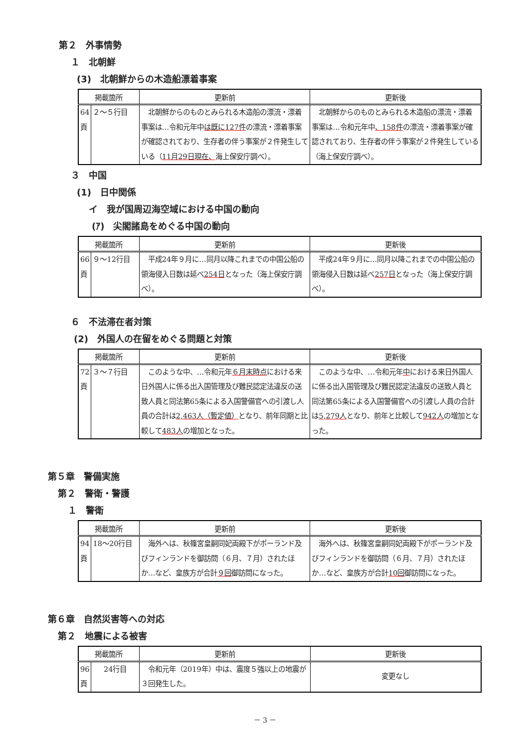第２　外事情勢
１　北朝鮮
(3)　北朝鮮からの木造船漂着事案
| 掲載箇所 | | 更新前 | 更新後 |
| --- | --- | --- | --- |
| 64頁 | ２～５行目 | 北朝鮮からのものとみられる木造船の漂流・漂着事案は…令和元年中 は既に127件 の漂流・漂着事案が確認されており、生存者の伴う事案が２件発生している（ 11月29日現在、 海上保安庁調べ）。 | 北朝鮮からのものとみられる木造船の漂流・漂着事案は…令和元年中 、158件 の漂流・漂着事案が確認されており、生存者の伴う事案が２件発生している（海上保安庁調べ）。 |
３　中国
(1)　日中関係
イ　我が国周辺海空域における中国の動向
(ｱ)　尖閣諸島をめぐる中国の動向
| 掲載箇所 | | 更新前 | 更新後 |
| --- | --- | --- | --- |
| 66頁 | ９～12行目 | 平成24年９月に…同月以降これまでの中国公船の領海侵入日数は延べ 254日 となった（海上保安庁調べ）。 | 平成24年９月に…同月以降これまでの中国公船の領海侵入日数は延べ 257日 となった（海上保安庁調べ）。 |
６　不法滞在者対策
(2)　外国人の在留をめぐる問題と対策
| 掲載箇所 | | 更新前 | 更新後 |
| --- | --- | --- | --- |
| 72頁 | ３～７行目 | このような中、…令和元年 ６月末時点 における来日外国人に係る出入国管理及び難民認定法違反の送致人員と同法第65条による入国警備官への引渡し人員の合計は 2,463人（暫定値） となり、前年同期と比較して 483人 の増加となった。 | このような中、…令和元年 中 における来日外国人に係る出入国管理及び難民認定法違反の送致人員と同法第65条による入国警備官への引渡し人員の合計は 5,279人 となり、前年と比較して 942人 の増加となった。 |
第５章　警備実施
第２　警衛・警護
１　警衛
| 掲載箇所 | | 更新前 | 更新後 |
| --- | --- | --- | --- |
| 94頁 | 18～20行目 | 海外へは、秋篠宮皇嗣同妃両殿下がポーランド及びフィンランドを御訪問（６月、７月）されたほか…など、皇族方が合計 ９回 御訪問になった。 | 海外へは、秋篠宮皇嗣同妃両殿下がポーランド及びフィンランドを御訪問（６月、７月）されたほか…など、皇族方が合計 10回 御訪問になった。 |
第６章　自然災害等への対応
第２　地震による被害
| 掲載箇所 | | 更新前 | 更新後 |
| --- | --- | --- | --- |
| 96頁 | 24行目 | 令和元年（2019年）中は、震度５強以上の地震が３回発生した。 | 変更なし |
－ 3 －